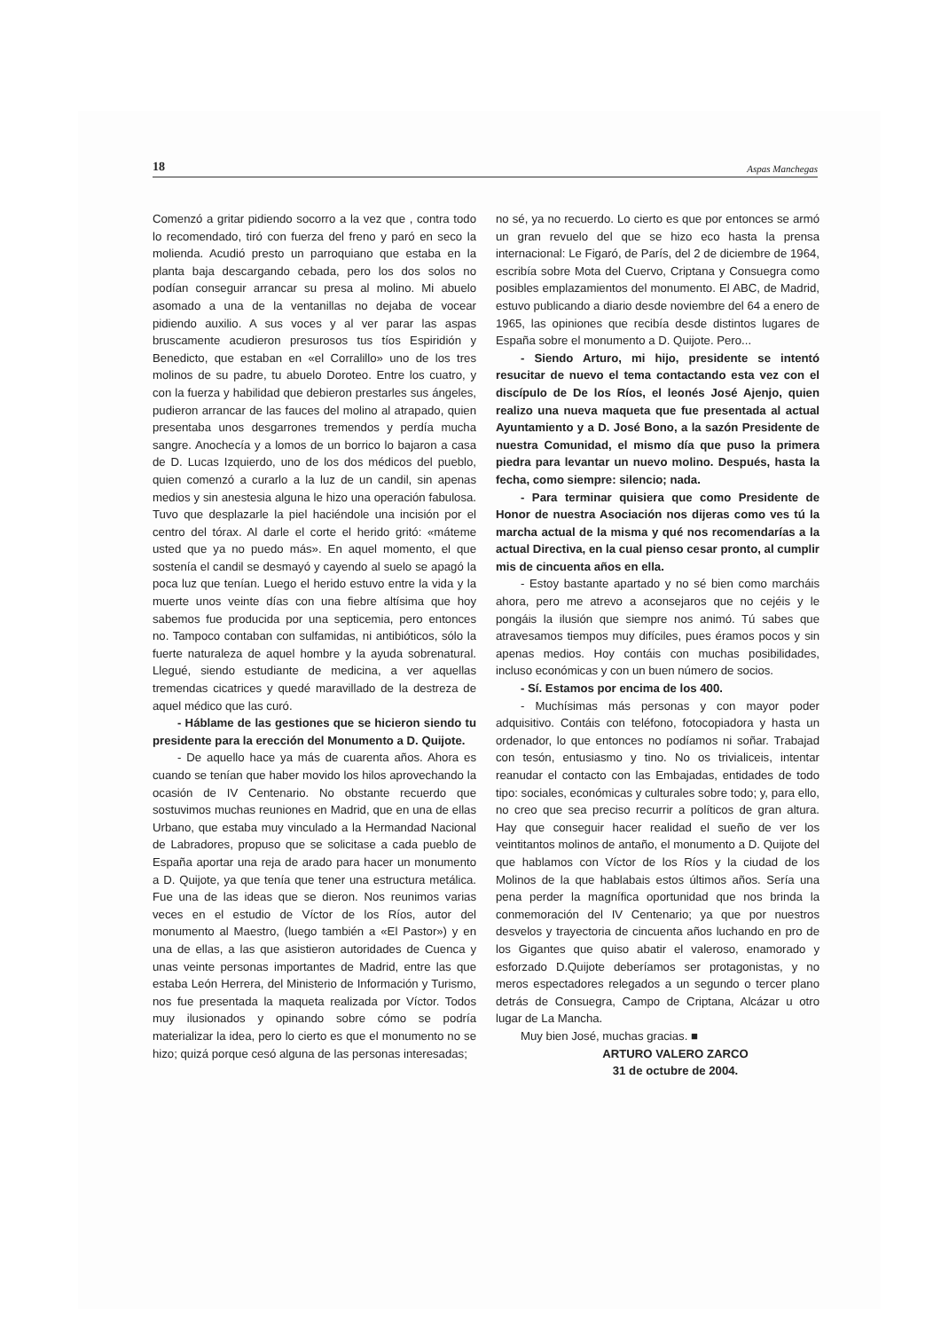18 Aspas Manchegas
Comenzó a gritar pidiendo socorro a la vez que , contra todo lo recomendado, tiró con fuerza del freno y paró en seco la molienda. Acudió presto un parroquiano que estaba en la planta baja descargando cebada, pero los dos solos no podían conseguir arrancar su presa al molino. Mi abuelo asomado a una de la ventanillas no dejaba de vocear pidiendo auxilio. A sus voces y al ver parar las aspas bruscamente acudieron presurosos tus tíos Espiridión y Benedicto, que estaban en «el Corralillo» uno de los tres molinos de su padre, tu abuelo Doroteo. Entre los cuatro, y con la fuerza y habilidad que debieron prestarles sus ángeles, pudieron arrancar de las fauces del molino al atrapado, quien presentaba unos desgarrones tremendos y perdía mucha sangre. Anochecía y a lomos de un borrico lo bajaron a casa de D. Lucas Izquierdo, uno de los dos médicos del pueblo, quien comenzó a curarlo a la luz de un candil, sin apenas medios y sin anestesia alguna le hizo una operación fabulosa. Tuvo que desplazarle la piel haciéndole una incisión por el centro del tórax. Al darle el corte el herido gritó: «máteme usted que ya no puedo más». En aquel momento, el que sostenía el candil se desmayó y cayendo al suelo se apagó la poca luz que tenían. Luego el herido estuvo entre la vida y la muerte unos veinte días con una fiebre altísima que hoy sabemos fue producida por una septicemia, pero entonces no. Tampoco contaban con sulfamidas, ni antibióticos, sólo la fuerte naturaleza de aquel hombre y la ayuda sobrenatural. Llegué, siendo estudiante de medicina, a ver aquellas tremendas cicatrices y quedé maravillado de la destreza de aquel médico que las curó.
- Háblame de las gestiones que se hicieron siendo tu presidente para la erección del Monumento a D. Quijote.
- De aquello hace ya más de cuarenta años. Ahora es cuando se tenían que haber movido los hilos aprovechando la ocasión de IV Centenario. No obstante recuerdo que sostuvimos muchas reuniones en Madrid, que en una de ellas Urbano, que estaba muy vinculado a la Hermandad Nacional de Labradores, propuso que se solicitase a cada pueblo de España aportar una reja de arado para hacer un monumento a D. Quijote, ya que tenía que tener una estructura metálica. Fue una de las ideas que se dieron. Nos reunimos varias veces en el estudio de Víctor de los Ríos, autor del monumento al Maestro, (luego también a «El Pastor») y en una de ellas, a las que asistieron autoridades de Cuenca y unas veinte personas importantes de Madrid, entre las que estaba León Herrera, del Ministerio de Información y Turismo, nos fue presentada la maqueta realizada por Víctor. Todos muy ilusionados y opinando sobre cómo se podría materializar la idea, pero lo cierto es que el monumento no se hizo; quizá porque cesó alguna de las personas interesadas;
no sé, ya no recuerdo. Lo cierto es que por entonces se armó un gran revuelo del que se hizo eco hasta la prensa internacional: Le Figaró, de París, del 2 de diciembre de 1964, escribía sobre Mota del Cuervo, Criptana y Consuegra como posibles emplazamientos del monumento. El ABC, de Madrid, estuvo publicando a diario desde noviembre del 64 a enero de 1965, las opiniones que recibía desde distintos lugares de España sobre el monumento a D. Quijote. Pero...
- Siendo Arturo, mi hijo, presidente se intentó resucitar de nuevo el tema contactando esta vez con el discípulo de De los Ríos, el leonés José Ajenjo, quien realizo una nueva maqueta que fue presentada al actual Ayuntamiento y a D. José Bono, a la sazón Presidente de nuestra Comunidad, el mismo día que puso la primera piedra para levantar un nuevo molino. Después, hasta la fecha, como siempre: silencio; nada.
- Para terminar quisiera que como Presidente de Honor de nuestra Asociación nos dijeras como ves tú la marcha actual de la misma y qué nos recomendarías a la actual Directiva, en la cual pienso cesar pronto, al cumplir mis de cincuenta años en ella.
- Estoy bastante apartado y no sé bien como marcháis ahora, pero me atrevo a aconsejaros que no cejéis y le pongáis la ilusión que siempre nos animó. Tú sabes que atravesamos tiempos muy difíciles, pues éramos pocos y sin apenas medios. Hoy contáis con muchas posibilidades, incluso económicas y con un buen número de socios.
- Sí. Estamos por encima de los 400.
- Muchísimas más personas y con mayor poder adquisitivo. Contáis con teléfono, fotocopiadora y hasta un ordenador, lo que entonces no podíamos ni soñar. Trabajad con tesón, entusiasmo y tino. No os trivialiceis, intentar reanudar el contacto con las Embajadas, entidades de todo tipo: sociales, económicas y culturales sobre todo; y, para ello, no creo que sea preciso recurrir a políticos de gran altura. Hay que conseguir hacer realidad el sueño de ver los veintitantos molinos de antaño, el monumento a D. Quijote del que hablamos con Víctor de los Ríos y la ciudad de los Molinos de la que hablabais estos últimos años. Sería una pena perder la magnífica oportunidad que nos brinda la conmemoración del IV Centenario; ya que por nuestros desvelos y trayectoria de cincuenta años luchando en pro de los Gigantes que quiso abatir el valeroso, enamorado y esforzado D.Quijote deberíamos ser protagonistas, y no meros espectadores relegados a un segundo o tercer plano detrás de Consuegra, Campo de Criptana, Alcázar u otro lugar de La Mancha.
Muy bien José, muchas gracias. ■
ARTURO VALERO ZARCO
31 de octubre de 2004.